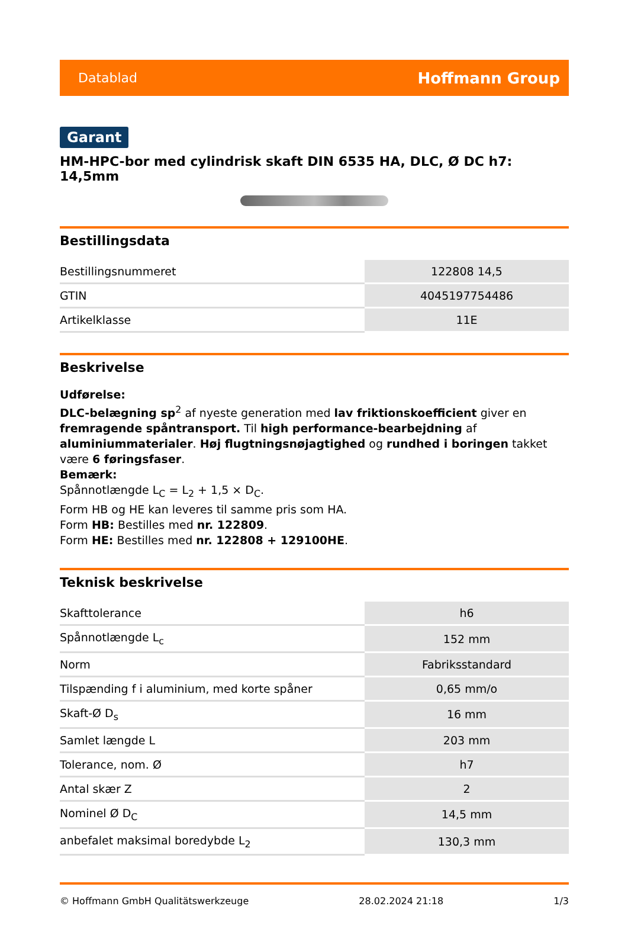Datablad Hoffmann Group
Garant
HM-HPC-bor med cylindrisk skaft DIN 6535 HA, DLC, Ø DC h7: 14,5mm
Bestillingsdata
| Bestillingsnummeret | 122808 14,5 |
| GTIN | 4045197754486 |
| Artikelklasse | 11E |
Beskrivelse
Udførelse:
DLC-belægning sp<sup>2</sup> af nyeste generation med lav friktionskoefficient giver en fremragende spåntransport. Til high performance-bearbejdning af aluminiummaterialer. Høj flugtningsnøjagtighed og rundhed i boringen takket være 6 føringsfaser.
Bemærk:
Spånnotlængde L<sub>C</sub> = L<sub>2</sub> + 1,5 × D<sub>C</sub>.
Form HB og HE kan leveres til samme pris som HA.
Form HB: Bestilles med nr. 122809.
Form HE: Bestilles med nr. 122808 + 129100HE.
Teknisk beskrivelse
| Skafttolerance | h6 |
| Spånnotlængde L<sub>c</sub> | 152 mm |
| Norm | Fabriksstandard |
| Tilspænding f i aluminium, med korte spåner | 0,65 mm/o |
| Skaft-Ø D<sub>s</sub> | 16 mm |
| Samlet længde L | 203 mm |
| Tolerance, nom. Ø | h7 |
| Antal skær Z | 2 |
| Nominel Ø D<sub>C</sub> | 14,5 mm |
| anbefalet maksimal boredybde L<sub>2</sub> | 130,3 mm |
© Hoffmann GmbH Qualitätswerkzeuge 28.02.2024 21:18 1/3